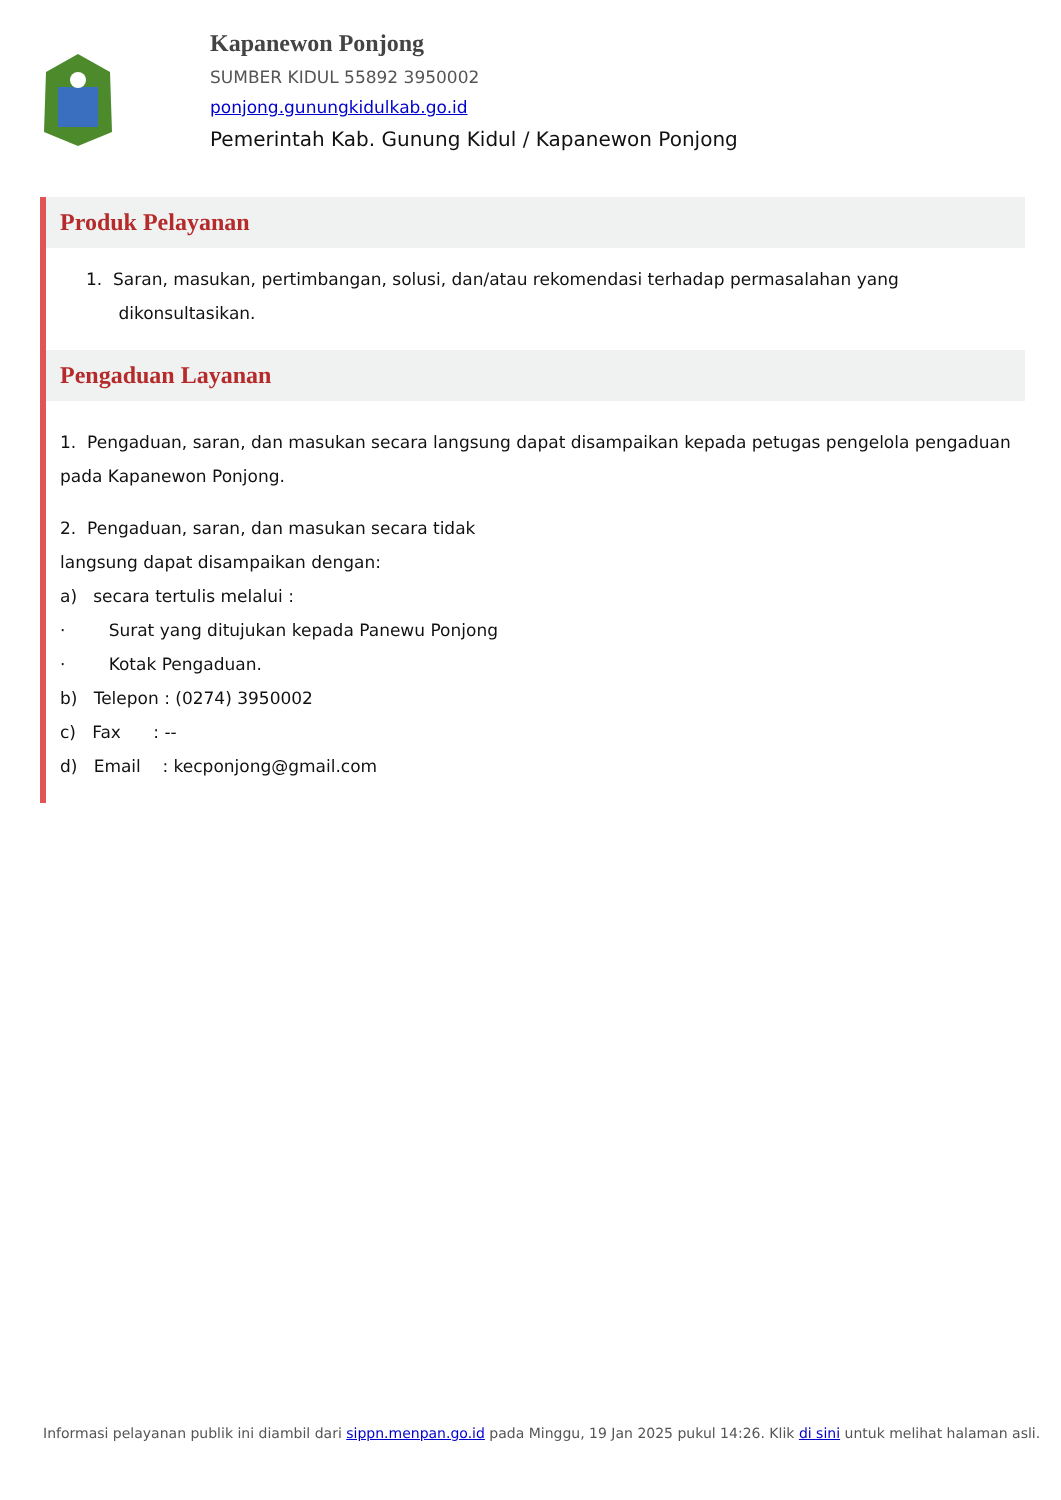Kapanewon Ponjong
SUMBER KIDUL 55892 3950002
ponjong.gunungkidulkab.go.id
Pemerintah Kab. Gunung Kidul / Kapanewon Ponjong
Produk Pelayanan
1. Saran, masukan, pertimbangan, solusi, dan/atau rekomendasi terhadap permasalahan yang
dikonsultasikan.
Pengaduan Layanan
1. Pengaduan, saran, dan masukan secara langsung dapat disampaikan kepada petugas pengelola pengaduan pada Kapanewon Ponjong.
2. Pengaduan, saran, dan masukan secara tidak
langsung dapat disampaikan dengan:
a) secara tertulis melalui :
· Surat yang ditujukan kepada Panewu Ponjong
· Kotak Pengaduan.
b) Telepon : (0274) 3950002
c) Fax : --
d) Email : kecponjong@gmail.com
Informasi pelayanan publik ini diambil dari sippn.menpan.go.id pada Minggu, 19 Jan 2025 pukul 14:26. Klik di sini untuk melihat halaman asli.